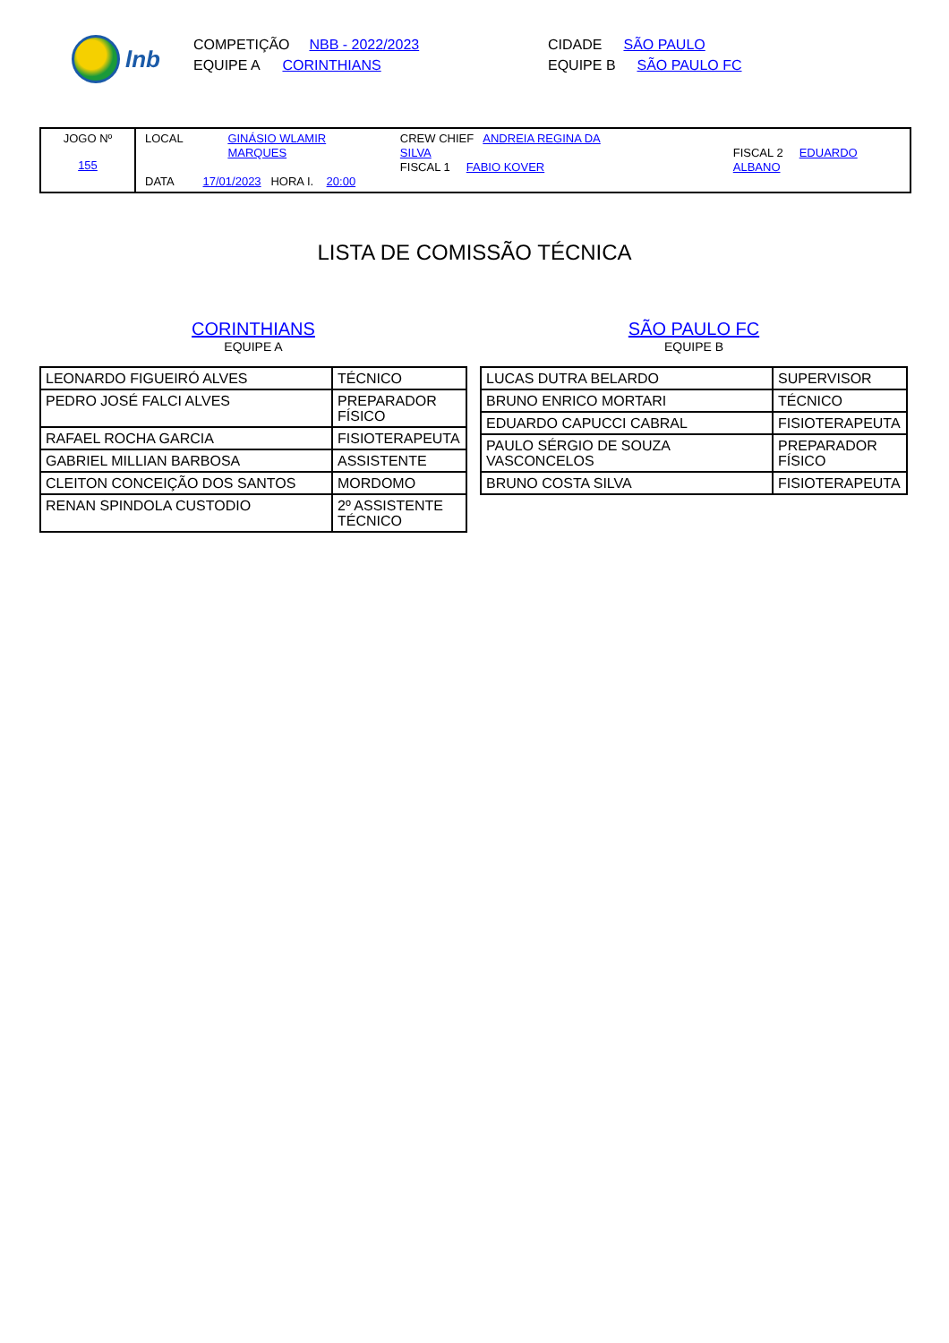lnb
COMPETIÇÃO NBB - 2022/2023
EQUIPE A CORINTHIANS
CIDADE SÃO PAULO
EQUIPE B SÃO PAULO FC
JOGO Nº
155
LOCAL GINÁSIO WLAMIR
MARQUES CREW CHIEF ANDREIA REGINA DA SILVA
FISCAL 1 FABIO KOVER
FISCAL 2 EDUARDO ALBANO
DATA 17/01/2023 HORA I. 20:00
LISTA DE COMISSÃO TÉCNICA
CORINTHIANS
EQUIPE A
| LEONARDO FIGUEIRÓ ALVES | TÉCNICO |
| PEDRO JOSÉ FALCI ALVES | PREPARADOR FÍSICO |
| RAFAEL ROCHA GARCIA | FISIOTERAPEUTA |
| GABRIEL MILLIAN BARBOSA | ASSISTENTE |
| CLEITON CONCEIÇÃO DOS SANTOS | MORDOMO |
| RENAN SPINDOLA CUSTODIO | 2º ASSISTENTE TÉCNICO |
SÃO PAULO FC
EQUIPE B
| LUCAS DUTRA BELARDO | SUPERVISOR |
| BRUNO ENRICO MORTARI | TÉCNICO |
| EDUARDO CAPUCCI CABRAL | FISIOTERAPEUTA |
| PAULO SÉRGIO DE SOUZA VASCONCELOS | PREPARADOR FÍSICO |
| BRUNO COSTA SILVA | FISIOTERAPEUTA |